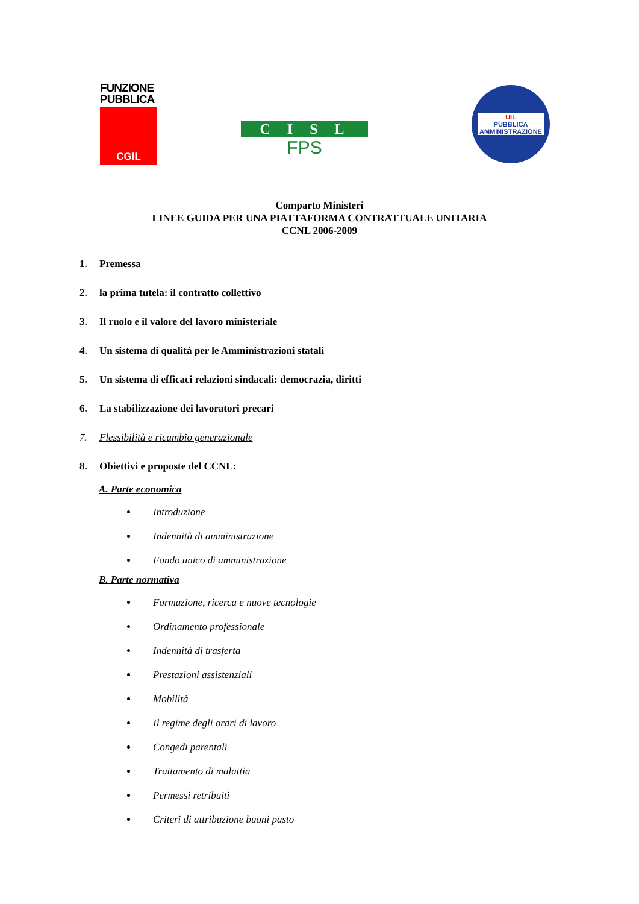FUNZIONE
PUBBLICA
CGIL
CISL
FPS
UIL
PUBBLICA
AMMINISTRAZIONE
Comparto Ministeri
LINEE GUIDA PER UNA PIATTAFORMA CONTRATTUALE UNITARIA
CCNL 2006-2009
1. Premessa
2. la prima tutela: il contratto collettivo
3. Il ruolo e il valore del lavoro ministeriale
4. Un sistema di qualità per le Amministrazioni statali
5. Un sistema di efficaci relazioni sindacali: democrazia, diritti
6. La stabilizzazione dei lavoratori precari
7. Flessibilità e ricambio generazionale
8. Obiettivi e proposte del CCNL:
A. Parte economica
Introduzione
Indennità di amministrazione
Fondo unico di amministrazione
B. Parte normativa
Formazione, ricerca e nuove tecnologie
Ordinamento professionale
Indennità di trasferta
Prestazioni assistenziali
Mobilità
Il regime degli orari di lavoro
Congedi parentali
Trattamento di malattia
Permessi retribuiti
Criteri di attribuzione buoni pasto